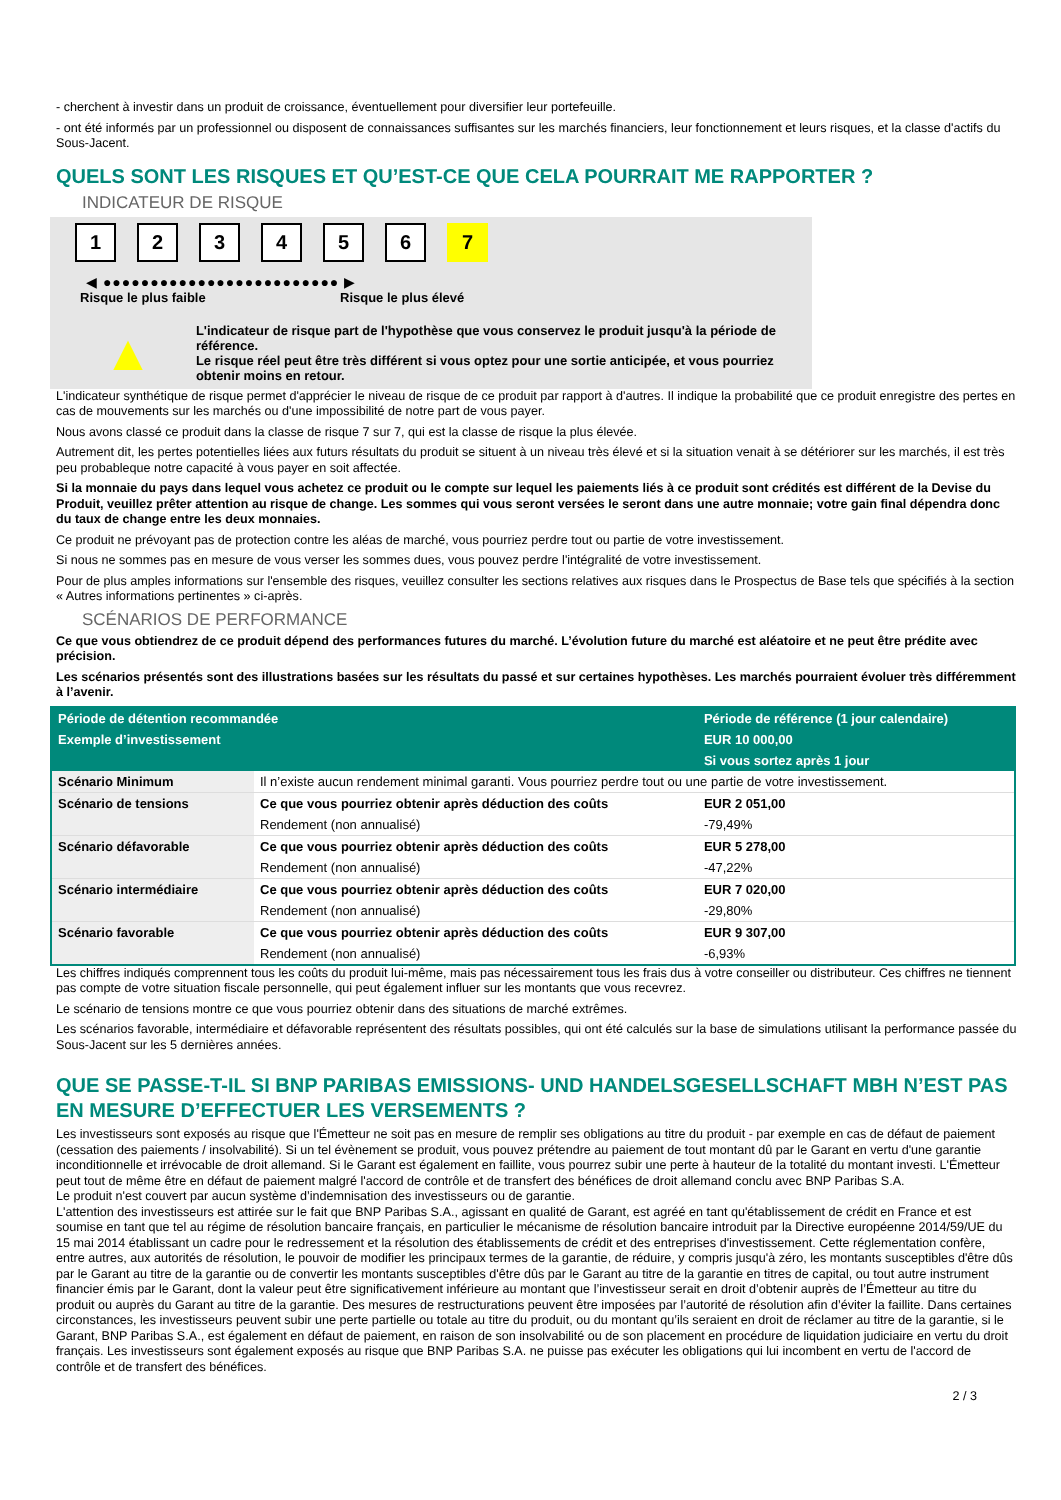- cherchent à investir dans un produit de croissance, éventuellement pour diversifier leur portefeuille.
- ont été informés par un professionnel ou disposent de connaissances suffisantes sur les marchés financiers, leur fonctionnement et leurs risques, et la classe d'actifs du Sous-Jacent.
QUELS SONT LES RISQUES ET QU’EST-CE QUE CELA POURRAIT ME RAPPORTER ?
INDICATEUR DE RISQUE
1 2 3 4 5 6 7
◀ ●●●●●●●●●●●●●●●●●●●●●●●●● ▶
Risque le plus faible Risque le plus élevé
▲
L'indicateur de risque part de l'hypothèse que vous conservez le produit jusqu'à la période de référence.
Le risque réel peut être très différent si vous optez pour une sortie anticipée, et vous pourriez obtenir moins en retour.
L'indicateur synthétique de risque permet d'apprécier le niveau de risque de ce produit par rapport à d'autres. Il indique la probabilité que ce produit enregistre des pertes en cas de mouvements sur les marchés ou d'une impossibilité de notre part de vous payer.
Nous avons classé ce produit dans la classe de risque 7 sur 7, qui est la classe de risque la plus élevée.
Autrement dit, les pertes potentielles liées aux futurs résultats du produit se situent à un niveau très élevé et si la situation venait à se détériorer sur les marchés, il est très peu probableque notre capacité à vous payer en soit affectée.
Si la monnaie du pays dans lequel vous achetez ce produit ou le compte sur lequel les paiements liés à ce produit sont crédités est différent de la Devise du Produit, veuillez prêter attention au risque de change. Les sommes qui vous seront versées le seront dans une autre monnaie; votre gain final dépendra donc du taux de change entre les deux monnaies.
Ce produit ne prévoyant pas de protection contre les aléas de marché, vous pourriez perdre tout ou partie de votre investissement.
Si nous ne sommes pas en mesure de vous verser les sommes dues, vous pouvez perdre l'intégralité de votre investissement.
Pour de plus amples informations sur l'ensemble des risques, veuillez consulter les sections relatives aux risques dans le Prospectus de Base tels que spécifiés à la section « Autres informations pertinentes » ci-après.
SCÉNARIOS DE PERFORMANCE
Ce que vous obtiendrez de ce produit dépend des performances futures du marché. L’évolution future du marché est aléatoire et ne peut être prédite avec précision.
Les scénarios présentés sont des illustrations basées sur les résultats du passé et sur certaines hypothèses. Les marchés pourraient évoluer très différemment à l’avenir.
| Période de détention recommandée | | Période de référence (1 jour calendaire) |
| --- | --- | --- |
| Exemple d’investissement | | EUR 10 000,00 |
| | | Si vous sortez après 1 jour |
| Scénario Minimum | Il n’existe aucun rendement minimal garanti. Vous pourriez perdre tout ou une partie de votre investissement. | |
| Scénario de tensions | Ce que vous pourriez obtenir après déduction des coûts | EUR 2 051,00 |
| | Rendement (non annualisé) | -79,49% |
| Scénario défavorable | Ce que vous pourriez obtenir après déduction des coûts | EUR 5 278,00 |
| | Rendement (non annualisé) | -47,22% |
| Scénario intermédiaire | Ce que vous pourriez obtenir après déduction des coûts | EUR 7 020,00 |
| | Rendement (non annualisé) | -29,80% |
| Scénario favorable | Ce que vous pourriez obtenir après déduction des coûts | EUR 9 307,00 |
| | Rendement (non annualisé) | -6,93% |
Les chiffres indiqués comprennent tous les coûts du produit lui-même, mais pas nécessairement tous les frais dus à votre conseiller ou distributeur. Ces chiffres ne tiennent pas compte de votre situation fiscale personnelle, qui peut également influer sur les montants que vous recevrez.
Le scénario de tensions montre ce que vous pourriez obtenir dans des situations de marché extrêmes.
Les scénarios favorable, intermédiaire et défavorable représentent des résultats possibles, qui ont été calculés sur la base de simulations utilisant la performance passée du Sous-Jacent sur les 5 dernières années.
QUE SE PASSE-T-IL SI BNP PARIBAS EMISSIONS- UND HANDELSGESELLSCHAFT MBH N’EST PAS EN MESURE D’EFFECTUER LES VERSEMENTS ?
Les investisseurs sont exposés au risque que l'Émetteur ne soit pas en mesure de remplir ses obligations au titre du produit - par exemple en cas de défaut de paiement (cessation des paiements / insolvabilité). Si un tel évènement se produit, vous pouvez prétendre au paiement de tout montant dû par le Garant en vertu d'une garantie inconditionnelle et irrévocable de droit allemand. Si le Garant est également en faillite, vous pourrez subir une perte à hauteur de la totalité du montant investi. L'Émetteur peut tout de même être en défaut de paiement malgré l'accord de contrôle et de transfert des bénéfices de droit allemand conclu avec BNP Paribas S.A.
Le produit n'est couvert par aucun système d’indemnisation des investisseurs ou de garantie.
L'attention des investisseurs est attirée sur le fait que BNP Paribas S.A., agissant en qualité de Garant, est agréé en tant qu'établissement de crédit en France et est soumise en tant que tel au régime de résolution bancaire français, en particulier le mécanisme de résolution bancaire introduit par la Directive européenne 2014/59/UE du 15 mai 2014 établissant un cadre pour le redressement et la résolution des établissements de crédit et des entreprises d'investissement. Cette réglementation confère, entre autres, aux autorités de résolution, le pouvoir de modifier les principaux termes de la garantie, de réduire, y compris jusqu'à zéro, les montants susceptibles d'être dûs par le Garant au titre de la garantie ou de convertir les montants susceptibles d'être dûs par le Garant au titre de la garantie en titres de capital, ou tout autre instrument financier émis par le Garant, dont la valeur peut être significativement inférieure au montant que l’investisseur serait en droit d’obtenir auprès de l’Émetteur au titre du produit ou auprès du Garant au titre de la garantie. Des mesures de restructurations peuvent être imposées par l’autorité de résolution afin d’éviter la faillite. Dans certaines circonstances, les investisseurs peuvent subir une perte partielle ou totale au titre du produit, ou du montant qu’ils seraient en droit de réclamer au titre de la garantie, si le Garant, BNP Paribas S.A., est également en défaut de paiement, en raison de son insolvabilité ou de son placement en procédure de liquidation judiciaire en vertu du droit français. Les investisseurs sont également exposés au risque que BNP Paribas S.A. ne puisse pas exécuter les obligations qui lui incombent en vertu de l'accord de contrôle et de transfert des bénéfices.
2 / 3